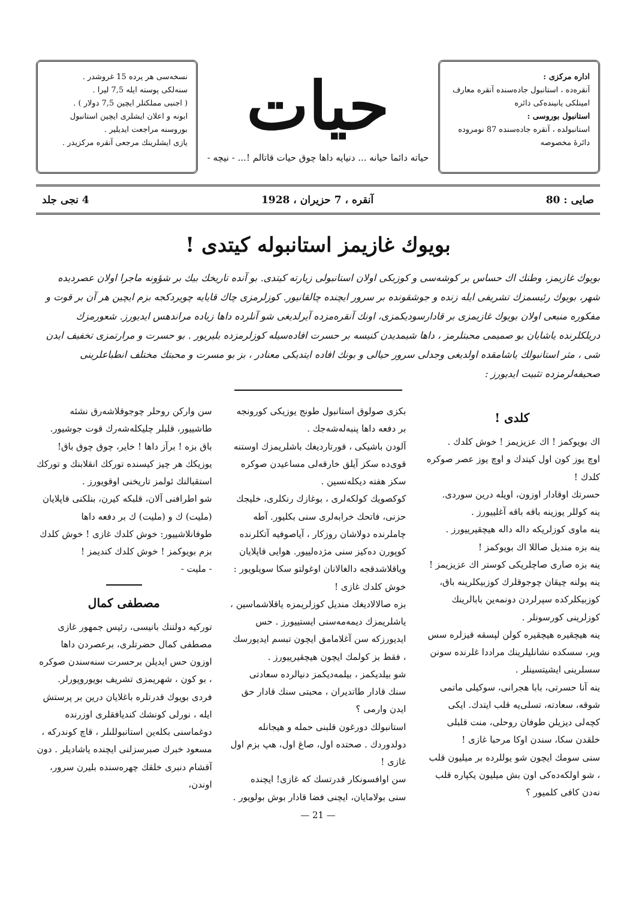اداره مركزى :
آنقره‌ده ، استانبول جاده‌سنده آنقره معارف امينلكى يانينده‌كى دائره
استانبول بوروسى :
استانبولده ، آنقره جاده‌سنده 87 نومروده دائرهٔ مخصوصه
حيات
حياته دائما حيانه ... دنيايه داها چوق حيات قاتالم !... - نيچه -
نسخه‌سى هر يرده 15 غروشدر .
سنه‌لكى پوسته ايله 7,5 ليرا .
( اجنبى مملكتلر ايچين 7,5 دولار ) .
ابونه و اعلان ايشلرى ايچين استانبول بوروسنه مراجعت ايديلير .
يازى ايشلرينك مرجعى آنقره مركزيدر .
صايى : 80 آنقره ، 7 حزيران ، 1928 4 نجى جلد
بويوك غازيمز استانبوله كيتدى !
بويوك غازيمز، وطنك اك حساس بر كوشه‌سى و كوزبكى اولان استانبولى زيارته كيتدى. بو آنده تاريخك بيك بر شؤونه ماجرا اولان عصرديده شهر، بويوك رئيسمزك تشريفى ايله زنده و جوشقونده بر سرور ايچنده چالقانيور. كوزلرمزى چاك قايايه چويردكجه بزم ايچين هر آن بر قوت و مفكوره منبعى اولان بويوك غازيمزى بر قادارسوديكمزى، اونك آنقره‌مزده آيرلديغى شو آنلرده داها زياده مراندهس ايديورز. شعورمزك دريلكلرنده ياشايان بو صميمى محبتلرمز ، داها شيمديدن كنيسه بر حسرت افاده‌سيله كوزلرمزده بليريور . بو حسرت و مرارتمزى تخفيف ايدن شى ، مثر استانبولك ياشامقده اولديغى وجدلى سرور حيالى و بونك افاده ايتديكى معنادر ، بز بو مسرت و محبتك مختلف انطباعلرينى صحيفه‌لرمزده تثبيت ايديورز :
كلدى !
اك بويوكمز ! اك عزيزيمز ! خوش كلدك .
اوچ يوز كون اول كيتدك و اوچ يوز عصر صوكره كلدك !
حسرتك اوقادار اوزون، اويله درين سوردى.
ينه كوللر يوزينه باقه باقه آغلييورز .
ينه ماوى كوزلريكه داله داله هيچقيرييورز .
ينه بزه منديل صاللا اك بويوكمز !
ينه بزه صارى صاچلريكى كوستر اك عزيزيمز !
ينه يولنه چيقان چوجوقلرك كوزبيكلرينه باق، كوزبيكلركده سپرلردن دونمه‌ين بابالرينك كوزلرينى كورسونلر .
ينه هيچقيره هيچقيره كولن لپسقه قيزلره سس وير، سسكده نشانليلرينك مراددا غلرنده سونن سسلرينى ايشيتسينلر .
ينه آنا حسرتى، بابا هجرانى، سوكيلى ماتمى شوقه، سعادته، تسلى‌يه قلب ايتدك. ايكى كچه‌لى ديزيلن طوفان روحلى، منت قلبلى خلقدن سكا، سندن اوكا مرحبا غازى !
سنى سومك ايچون شو يوللرده بر ميليون قلب ، شو اولكه‌ده‌كى اون بش ميليون يكپاره قلب نه‌دن كافى كلميور ؟
بكزى صولوق استانبول طونج يوزيكى كورونجه بر دفعه داها پنبه‌له‌شه‌جك .
آلودن باشيكى ، قورتارديغك باشلريمزك اوستنه قوى‌ده سكز آيلق خارقه‌لى مساعيدن صوكره سكز هفته ديكله‌نسين .
كوكصويك كولكه‌لرى ، بوغازك رنكلرى، خليجك حزنى، فاتحك خرابه‌لرى سنى بكليور. آطه چاملرنده دولاشان روزكار ، آياصوفيه آتكلرنده كوپورن ده‌كيز سنى مژده‌لييور. هوايى قاپلايان وياقلاشدقجه دالغالانان اوغولتو سكا سويلويور : خوش كلدك غازى !
بزه صالالاديغك منديل كوزلريمزه ياقلاشماسين ، ياشلريمزك ديمه‌مه‌سنى ايستييورز . حس ايديورزكه سن آغلامامق ايچون تبسم ايديورسك ، فقط بز كولمك ايچون هيچقيرييورز .
شو بيلديكمز ، بيلمه‌ديكمز دنيالرده سعادتى سنك قادار طاتديران ، محبتى سنك قادار حق ايدن وارمى ؟
استانبولك دورغون قلبنى حمله و هيجانله دولدوردك . صحتده اول، صاغ اول، هپ بزم اول غازى !
سن اوافسونكار قدرتسك كه غازى! ايچنده سنى بولامايان، ايچنى فضا قادار بوش بولويور .
سن واركن روحلر چوجوقلاشه‌رق نشئه طاشييور، قلبلر چليكله‌شه‌رك قوت جوشيور.
باق بزه ! برآز داها ! خاير، چوق چوق باق! يوزيكك هر چيز كيسنده توركك انقلابنك و توركك استقبالنك ئولمز تاريخنى اوقويورز .
شو اطرافنى آلان، قلبكه كيرن، بنلكنى قاپلايان (مليت) ك و (مليت) ك بر دفعه داها طوفانلاشييور: خوش كلدك غازى ! خوش كلدك بزم بويوكمز ! خوش كلدك كنديمز !
- مليت -
مصطفى كمال
توركيه دولتنك بانيسى، رئيس جمهور غازى مصطفى كمال حضرتلرى، برعصردن داها اوزون حس ايديلن برحسرت سنه‌سندن صوكره ، بو كون ، شهريمزى تشريف بويوروپورلر. فردى بويوك قدرتلره باغلايان درين بر پرستش ايله ، نورلى كونشك كنديافقلرى اوزرنده دوغماسنى بكله‌ين استانبوللىلر ، قاچ كوندركه ، مسعود خبرك صبرسزلنى ايچنده ياشاديلر . دون آقشام دنبرى خلقك چهره‌سنده بليرن سرور، اوندن،
— 21 —